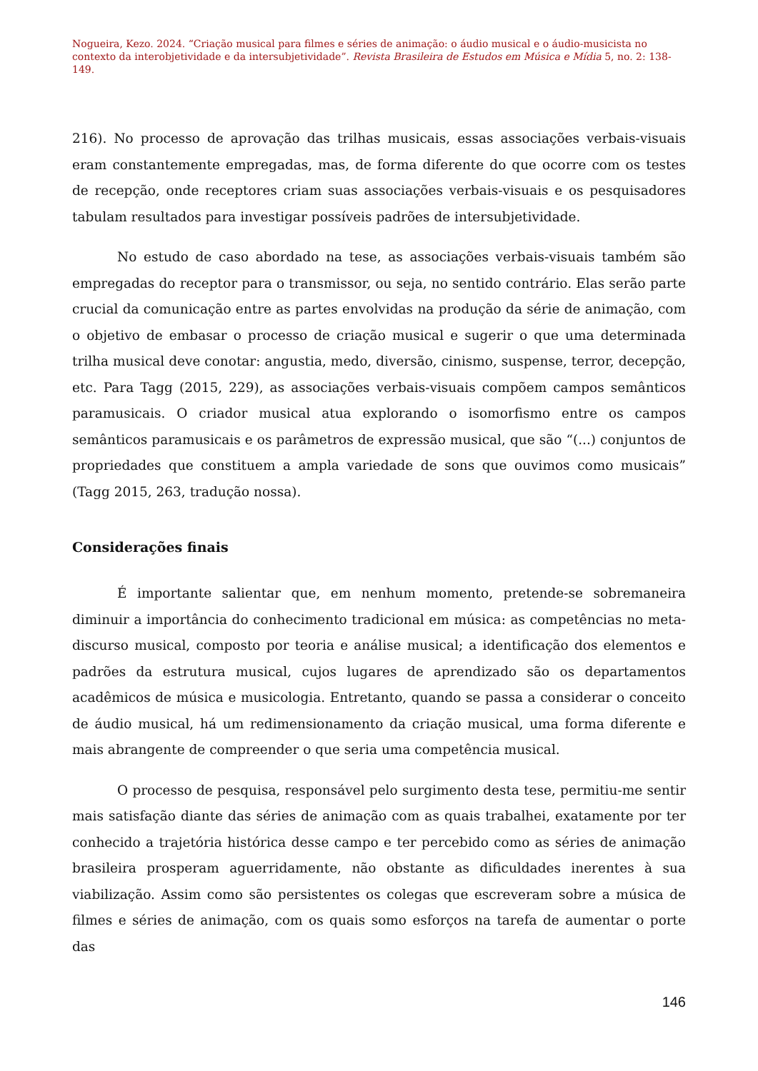Nogueira, Kezo. 2024. “Criação musical para filmes e séries de animação: o áudio musical e o áudio-musicista no contexto da interobjetividade e da intersubjetividade”. Revista Brasileira de Estudos em Música e Mídia 5, no. 2: 138-149.
216). No processo de aprovação das trilhas musicais, essas associações verbais-visuais eram constantemente empregadas, mas, de forma diferente do que ocorre com os testes de recepção, onde receptores criam suas associações verbais-visuais e os pesquisadores tabulam resultados para investigar possíveis padrões de intersubjetividade.
No estudo de caso abordado na tese, as associações verbais-visuais também são empregadas do receptor para o transmissor, ou seja, no sentido contrário. Elas serão parte crucial da comunicação entre as partes envolvidas na produção da série de animação, com o objetivo de embasar o processo de criação musical e sugerir o que uma determinada trilha musical deve conotar: angustia, medo, diversão, cinismo, suspense, terror, decepção, etc. Para Tagg (2015, 229), as associações verbais-visuais compõem campos semânticos paramusicais. O criador musical atua explorando o isomorfismo entre os campos semânticos paramusicais e os parâmetros de expressão musical, que são “(...) conjuntos de propriedades que constituem a ampla variedade de sons que ouvimos como musicais” (Tagg 2015, 263, tradução nossa).
Considerações finais
É importante salientar que, em nenhum momento, pretende-se sobremaneira diminuir a importância do conhecimento tradicional em música: as competências no meta-discurso musical, composto por teoria e análise musical; a identificação dos elementos e padrões da estrutura musical, cujos lugares de aprendizado são os departamentos acadêmicos de música e musicologia. Entretanto, quando se passa a considerar o conceito de áudio musical, há um redimensionamento da criação musical, uma forma diferente e mais abrangente de compreender o que seria uma competência musical.
O processo de pesquisa, responsável pelo surgimento desta tese, permitiu-me sentir mais satisfação diante das séries de animação com as quais trabalhei, exatamente por ter conhecido a trajetória histórica desse campo e ter percebido como as séries de animação brasileira prosperam aguerridamente, não obstante as dificuldades inerentes à sua viabilização. Assim como são persistentes os colegas que escreveram sobre a música de filmes e séries de animação, com os quais somo esforços na tarefa de aumentar o porte das
146